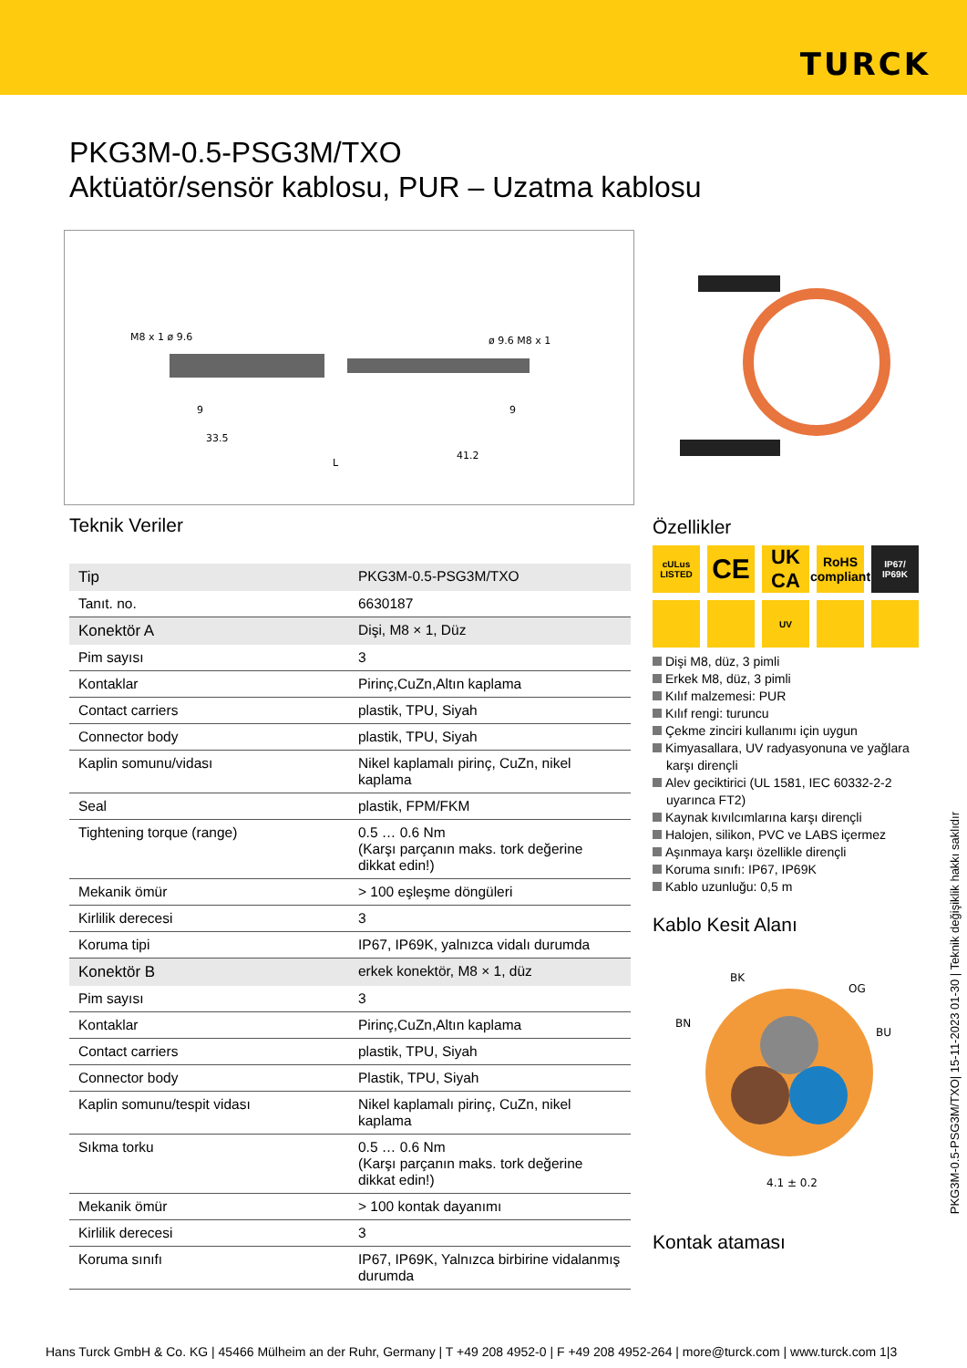TURCK
PKG3M-0.5-PSG3M/TXO
Aktüatör/sensör kablosu, PUR – Uzatma kablosu
M8 x 1 ø 9.6
ø 9.6 M8 x 1
9
9
33.5
41.2
L
Teknik Veriler
| Tip | PKG3M-0.5-PSG3M/TXO |
| Tanıt. no. | 6630187 |
| Konektör A | Dişi, M8 × 1, Düz |
| Pim sayısı | 3 |
| Kontaklar | Pirinç,CuZn,Altın kaplama |
| Contact carriers | plastik, TPU, Siyah |
| Connector body | plastik, TPU, Siyah |
| Kaplin somunu/vidası | Nikel kaplamalı pirinç, CuZn, nikel kaplama |
| Seal | plastik, FPM/FKM |
| Tightening torque (range) | 0.5 … 0.6 Nm (Karşı parçanın maks. tork değerine dikkat edin!) |
| Mekanik ömür | > 100 eşleşme döngüleri |
| Kirlilik derecesi | 3 |
| Koruma tipi | IP67, IP69K, yalnızca vidalı durumda |
| Konektör B | erkek konektör, M8 × 1, düz |
| Pim sayısı | 3 |
| Kontaklar | Pirinç,CuZn,Altın kaplama |
| Contact carriers | plastik, TPU, Siyah |
| Connector body | Plastik, TPU, Siyah |
| Kaplin somunu/tespit vidası | Nikel kaplamalı pirinç, CuZn, nikel kaplama |
| Sıkma torku | 0.5 … 0.6 Nm (Karşı parçanın maks. tork değerine dikkat edin!) |
| Mekanik ömür | > 100 kontak dayanımı |
| Kirlilik derecesi | 3 |
| Koruma sınıfı | IP67, IP69K, Yalnızca birbirine vidalanmış durumda |
Özellikler
cULus LISTED
CE
UK CA
RoHS compliant
IP67/ IP69K
UV
Dişi M8, düz, 3 pimli
Erkek M8, düz, 3 pimli
Kılıf malzemesi: PUR
Kılıf rengi: turuncu
Çekme zinciri kullanımı için uygun
Kimyasallara, UV radyasyonuna ve yağlara karşı dirençli
Alev geciktirici (UL 1581, IEC 60332-2-2 uyarınca FT2)
Kaynak kıvılcımlarına karşı dirençli
Halojen, silikon, PVC ve LABS içermez
Aşınmaya karşı özellikle dirençli
Koruma sınıfı: IP67, IP69K
Kablo uzunluğu: 0,5 m
Kablo Kesit Alanı
BK
OG
BN
BU
4.1 ± 0.2
Kontak ataması
PKG3M-0.5-PSG3M/TXO| 15-11-2023 01-30 | Teknik değişiklik hakkı saklıdır
Hans Turck GmbH & Co. KG | 45466 Mülheim an der Ruhr, Germany | T +49 208 4952-0 | F +49 208 4952-264 | more@turck.com | www.turck.com 1|3